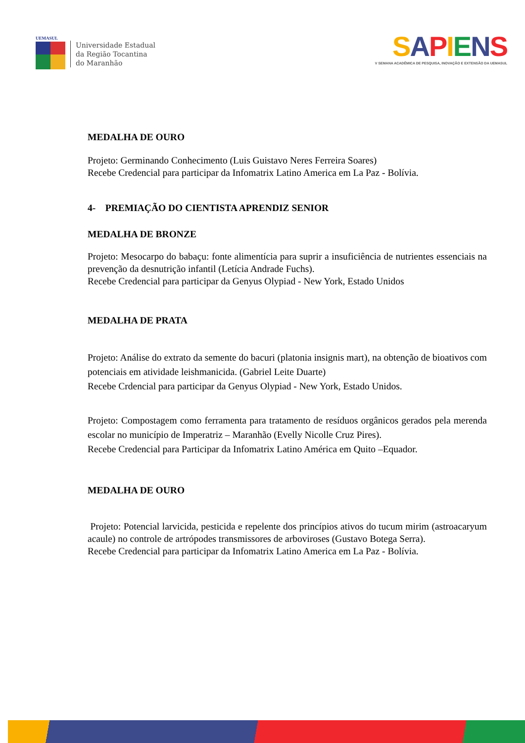UEMASUL
Universidade Estadual
da Região Tocantina
do Maranhão
SAPIENS
V SEMANA ACADÊMICA DE PESQUISA, INOVAÇÃO E EXTENSÃO DA UEMASUL
MEDALHA DE OURO
Projeto: Germinando Conhecimento (Luis Guistavo Neres Ferreira Soares)
Recebe Credencial para participar da Infomatrix Latino America em La Paz - Bolívia.
4- PREMIAÇÃO DO CIENTISTA APRENDIZ SENIOR
MEDALHA DE BRONZE
Projeto: Mesocarpo do babaçu: fonte alimentícia para suprir a insuficiência de nutrientes essenciais na prevenção da desnutrição infantil (Letícia Andrade Fuchs).
Recebe Credencial para participar da Genyus Olypiad - New York, Estado Unidos
MEDALHA DE PRATA
Projeto: Análise do extrato da semente do bacuri (platonia insignis mart), na obtenção de bioativos com potenciais em atividade leishmanicida. (Gabriel Leite Duarte)
Recebe Crdencial para participar da Genyus Olypiad - New York, Estado Unidos.
Projeto: Compostagem como ferramenta para tratamento de resíduos orgânicos gerados pela merenda escolar no município de Imperatriz – Maranhão (Evelly Nicolle Cruz Pires).
Recebe Credencial para Participar da Infomatrix Latino América em Quito –Equador.
MEDALHA DE OURO
Projeto: Potencial larvicida, pesticida e repelente dos princípios ativos do tucum mirim (astroacaryum acaule) no controle de artrópodes transmissores de arboviroses (Gustavo Botega Serra).
Recebe Credencial para participar da Infomatrix Latino America em La Paz - Bolívia.